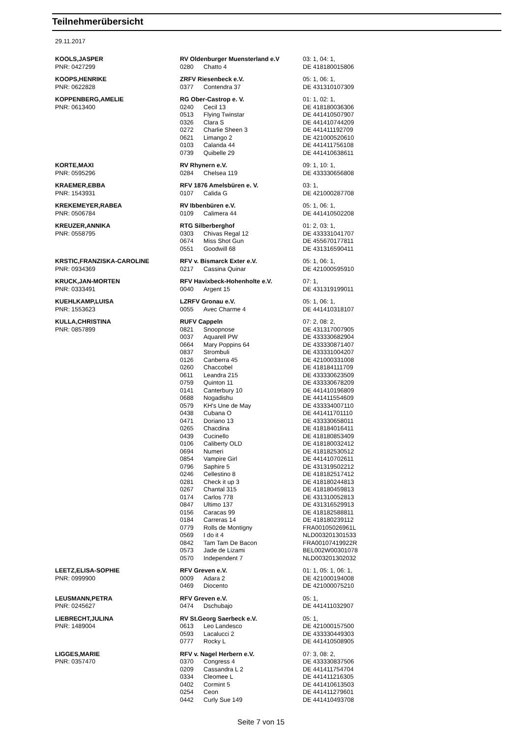Teilnehmerübersicht
29.11.2017
| KOOLS,JASPER | RV Oldenburger Muensterland e.V | | 03: 1, 04: 1, |
| PNR: 0427299 | 0280 | Chatto 4 | DE 418180015806 |
| KOOPS,HENRIKE | ZRFV Riesenbeck e.V. | | 05: 1, 06: 1, |
| PNR: 0622828 | 0377 | Contendra 37 | DE 431310107309 |
| KOPPENBERG,AMELIE | RG Ober-Castrop e. V. | | 01: 1, 02: 1, |
| PNR: 0613400 | 0240 | Cecil 13 | DE 418180036306 |
| | 0513 | Flying Twinstar | DE 441410507907 |
| | 0326 | Clara S | DE 441410744209 |
| | 0272 | Charlie Sheen 3 | DE 441411192709 |
| | 0621 | Limango 2 | DE 421000520610 |
| | 0103 | Calanda 44 | DE 441411756108 |
| | 0739 | Quibelle 29 | DE 441410638611 |
| KORTE,MAXI | RV Rhynern e.V. | | 09: 1, 10: 1, |
| PNR: 0595296 | 0284 | Chelsea 119 | DE 433330656808 |
| KRAEMER,EBBA | RFV 1876 Amelsbüren e. V. | | 03: 1, |
| PNR: 1543931 | 0107 | Calida G | DE 421000287708 |
| KREKEMEYER,RABEA | RV Ibbenbüren e.V. | | 05: 1, 06: 1, |
| PNR: 0506784 | 0109 | Calimera 44 | DE 441410502208 |
| KREUZER,ANNIKA | RTG Silberberghof | | 01: 2, 03: 1, |
| PNR: 0558795 | 0303 | Chivas Regal 12 | DE 433331041707 |
| | 0674 | Miss Shot Gun | DE 455670177811 |
| | 0551 | Goodwill 68 | DE 431316590411 |
| KRSTIC,FRANZISKA-CAROLINE | RFV v. Bismarck Exter e.V. | | 05: 1, 06: 1, |
| PNR: 0934369 | 0217 | Cassina Quinar | DE 421000595910 |
| KRUCK,JAN-MORTEN | RFV Havixbeck-Hohenholte e.V. | | 07: 1, |
| PNR: 0333491 | 0040 | Argent 15 | DE 431319199011 |
| KUEHLKAMP,LUISA | LZRFV Gronau e.V. | | 05: 1, 06: 1, |
| PNR: 1553623 | 0055 | Avec Charme 4 | DE 441410318107 |
| KULLA,CHRISTINA | RUFV Cappeln | | 07: 2, 08: 2, |
| PNR: 0857899 | 0821 | Snoopnose | DE 431317007905 |
| | 0037 | Aquarell PW | DE 433330682904 |
| | 0664 | Mary Poppins 64 | DE 433330871407 |
| | 0837 | Strombuli | DE 433331004207 |
| | 0126 | Canberra 45 | DE 421000331008 |
| | 0260 | Chaccobel | DE 418184111709 |
| | 0611 | Leandra 215 | DE 433330623509 |
| | 0759 | Quinton 11 | DE 433330678209 |
| | 0141 | Canterbury 10 | DE 441410196809 |
| | 0688 | Nogadishu | DE 441411554609 |
| | 0579 | KH's Une de May | DE 433334007110 |
| | 0438 | Cubana O | DE 441411701110 |
| | 0471 | Doriano 13 | DE 433330658011 |
| | 0265 | Chacdina | DE 418184016411 |
| | 0439 | Cucinello | DE 418180853409 |
| | 0106 | Caliberty OLD | DE 418180032412 |
| | 0694 | Numeri | DE 418182530512 |
| | 0854 | Vampire Girl | DE 441410702611 |
| | 0796 | Saphire 5 | DE 431319502212 |
| | 0246 | Cellestino 8 | DE 418182517412 |
| | 0281 | Check it up 3 | DE 418180244813 |
| | 0267 | Chantal 315 | DE 418180459813 |
| | 0174 | Carlos 778 | DE 431310052813 |
| | 0847 | Ultimo 137 | DE 431316529913 |
| | 0156 | Caracas 99 | DE 418182588811 |
| | 0184 | Carreras 14 | DE 418180239112 |
| | 0779 | Rolls de Montigny | FRA00105026961L |
| | 0569 | I do it 4 | NLD003201301533 |
| | 0842 | Tam Tam De Bacon | FRA00107419922R |
| | 0573 | Jade de Lizami | BEL002W00301078 |
| | 0570 | Independent 7 | NLD003201302032 |
| LEETZ,ELISA-SOPHIE | RFV Greven e.V. | | 01: 1, 05: 1, 06: 1, |
| PNR: 0999900 | 0009 | Adara 2 | DE 421000194008 |
| | 0469 | Diocento | DE 421000075210 |
| LEUSMANN,PETRA | RFV Greven e.V. | | 05: 1, |
| PNR: 0245627 | 0474 | Dschubajo | DE 441411032907 |
| LIEBRECHT,JULINA | RV St.Georg Saerbeck e.V. | | 05: 1, |
| PNR: 1489004 | 0613 | Leo Landesco | DE 421000157500 |
| | 0593 | Lacalucci 2 | DE 433330449303 |
| | 0777 | Rocky L | DE 441410508905 |
| LIGGES,MARIE | RFV v. Nagel Herbern e.V. | | 07: 3, 08: 2, |
| PNR: 0357470 | 0370 | Congress 4 | DE 433330837506 |
| | 0209 | Cassandra L 2 | DE 441411754704 |
| | 0334 | Cleomee L | DE 441411216305 |
| | 0402 | Cormint 5 | DE 441410613503 |
| | 0254 | Ceon | DE 441411279601 |
| | 0442 | Curly Sue 149 | DE 441410493708 |
Seite 7 von 15